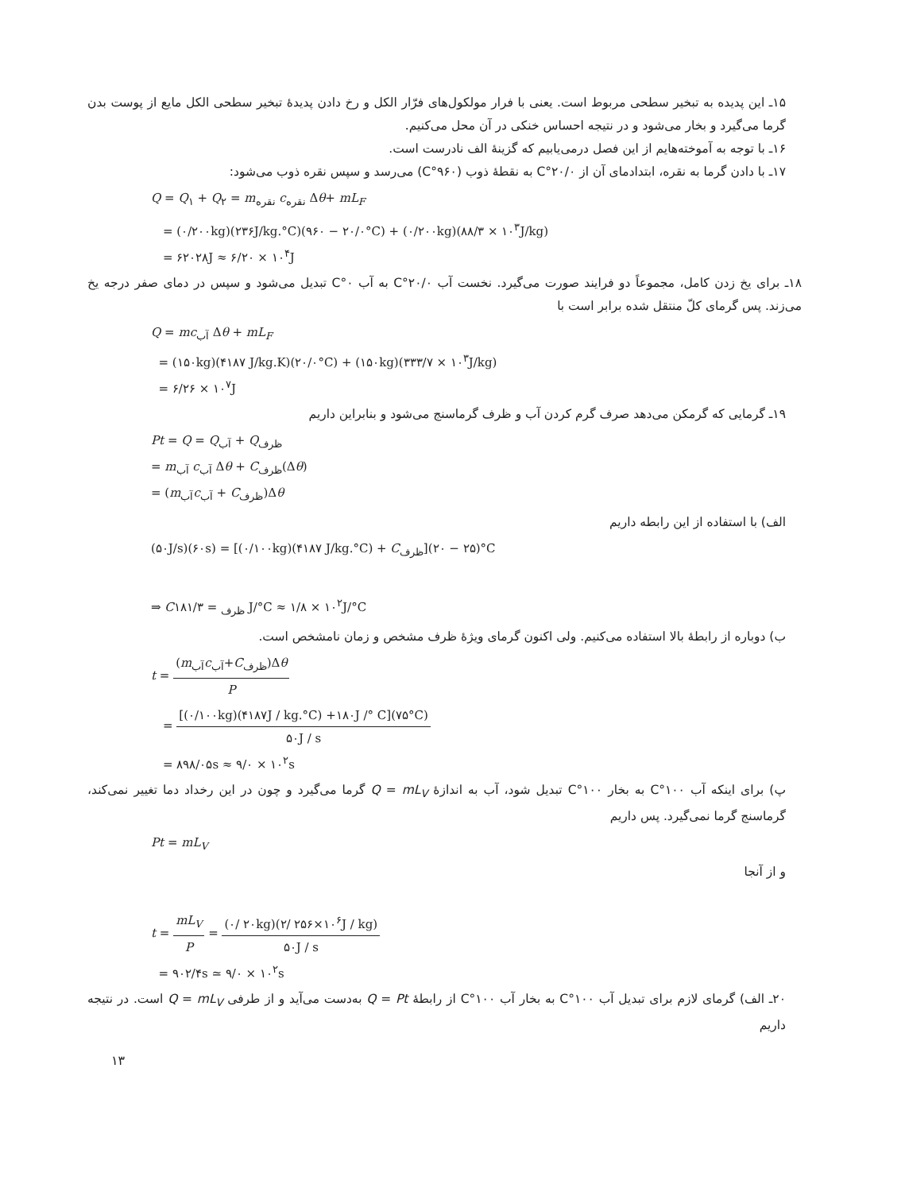۱۵ـ این پدیده به تبخیر سطحی مربوط است. یعنی با فرار مولکول‌های فرّار الکل و رخ دادن پدیدهٔ تبخیر سطحی الکل مایع از پوست بدن گرما می‌گیرد و بخار می‌شود و در نتیجه احساس خنکی در آن محل می‌کنیم.
۱۶ـ با توجه به آموخته‌هایم از این فصل درمی‌یابیم که گزینهٔ الف نادرست است.
۱۷ـ با دادن گرما به نقره، ابتدادمای آن از ۲۰/۰°C به نقطهٔ ذوب (۹۶۰°C) می‌رسد و سپس نقره ذوب می‌شود:
Q = Q<sub>۱</sub> + Q<sub>۲</sub> = m<sub>نقره</sub> c<sub>نقره</sub> Δθ+ mL<sub>F</sub>
= (۰/۲۰۰kg)(۲۳۶J/kg.°C)(۹۶۰ − ۲۰/۰°C) + (۰/۲۰۰kg)(۸۸/۳ × ۱۰<sup>۳</sup>J/kg)
= ۶۲۰۲۸J ≈ ۶/۲۰ × ۱۰<sup>۴</sup>J
۱۸ـ برای یخ زدن کامل، مجموعاً دو فرایند صورت می‌گیرد. نخست آب ۲۰/۰°C به آب ۰°C تبدیل می‌شود و سپس در دمای صفر درجه یخ می‌زند. پس گرمای کلّ منتقل شده برابر است با
Q = mc<sub>آب</sub> Δθ + mL<sub>F</sub>
= (۱۵۰kg)(۴۱۸۷ J/kg.K)(۲۰/۰°C) + (۱۵۰kg)(۳۳۳/۷ × ۱۰<sup>۳</sup>J/kg)
= ۶/۲۶ × ۱۰<sup>۷</sup>J
۱۹ـ گرمایی که گرمکن می‌دهد صرف گرم کردن آب و ظرف گرماسنج می‌شود و بنابراین داریم
Pt = Q = Q<sub>آب</sub> + Q<sub>ظرف</sub>
= m<sub>آب</sub> c<sub>آب</sub> Δθ + C<sub>ظرف</sub>(Δθ)
= (m<sub>آب</sub>c<sub>آب</sub> + C<sub>ظرف</sub>)Δθ
الف) با استفاده از این رابطه داریم
(۵۰J/s)(۶۰s) = [(۰/۱۰۰kg)(۴۱۸۷ J/kg.°C) + C<sub>ظرف</sub>](۲۵ − ۲۰)°C
⇒ C<sub>ظرف</sub> = ۱۸۱/۳ J/°C ≈ ۱/۸ × ۱۰<sup>۲</sup>J/°C
ب) دوباره از رابطهٔ بالا استفاده می‌کنیم. ولی اکنون گرمای ویژهٔ ظرف مشخص و زمان نامشخص است.
t = (m<sub>آب</sub>c<sub>آب</sub>+C<sub>ظرف</sub>)Δθ P
= [(۰/۱۰۰kg)(۴۱۸۷J / kg.°C) +۱۸۰J /° C](۷۵°C) ۵۰J / s
= ۸۹۸/۰۵s ≈ ۹/۰ × ۱۰<sup>۲</sup>s
پ) برای اینکه آب ۱۰۰°C به بخار ۱۰۰°C تبدیل شود، آب به اندازهٔ Q = mL<sub>V</sub> گرما می‌گیرد و چون در این رخداد دما تغییر نمی‌کند، گرماسنج گرما نمی‌گیرد. پس داریم
Pt = mL<sub>V</sub>
و از آنجا
t = mL<sub>V</sub> P = (۰/ ۲۰kg)(۲/ ۲۵۶×۱۰<sup>۶</sup>J / kg) ۵۰J / s
= ۹۰۲/۴s ≃ ۹/۰ × ۱۰<sup>۲</sup>s
۲۰ـ الف) گرمای لازم برای تبدیل آب ۱۰۰°C به بخار آب ۱۰۰°C از رابطهٔ Q = Pt به‌دست می‌آید و از طرفی Q = mL<sub>V</sub> است. در نتیجه داریم
۱۳